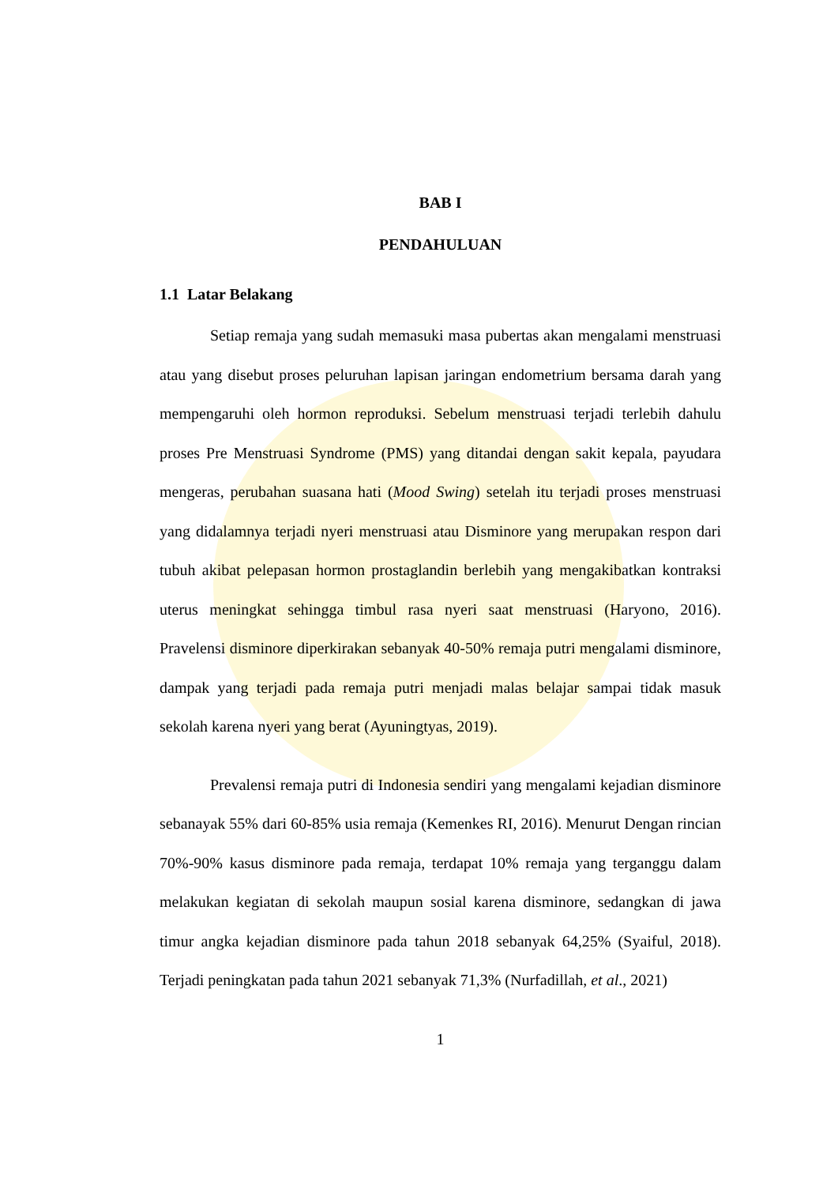BAB I
PENDAHULUAN
1.1 Latar Belakang
Setiap remaja yang sudah memasuki masa pubertas akan mengalami menstruasi atau yang disebut proses peluruhan lapisan jaringan endometrium bersama darah yang mempengaruhi oleh hormon reproduksi. Sebelum menstruasi terjadi terlebih dahulu proses Pre Menstruasi Syndrome (PMS) yang ditandai dengan sakit kepala, payudara mengeras, perubahan suasana hati (Mood Swing) setelah itu terjadi proses menstruasi yang didalamnya terjadi nyeri menstruasi atau Disminore yang merupakan respon dari tubuh akibat pelepasan hormon prostaglandin berlebih yang mengakibatkan kontraksi uterus meningkat sehingga timbul rasa nyeri saat menstruasi (Haryono, 2016). Pravelensi disminore diperkirakan sebanyak 40-50% remaja putri mengalami disminore, dampak yang terjadi pada remaja putri menjadi malas belajar sampai tidak masuk sekolah karena nyeri yang berat (Ayuningtyas, 2019).
Prevalensi remaja putri di Indonesia sendiri yang mengalami kejadian disminore sebanayak 55% dari 60-85% usia remaja (Kemenkes RI, 2016). Menurut Dengan rincian 70%-90% kasus disminore pada remaja, terdapat 10% remaja yang terganggu dalam melakukan kegiatan di sekolah maupun sosial karena disminore, sedangkan di jawa timur angka kejadian disminore pada tahun 2018 sebanyak 64,25% (Syaiful, 2018). Terjadi peningkatan pada tahun 2021 sebanyak 71,3% (Nurfadillah, et al., 2021)
1